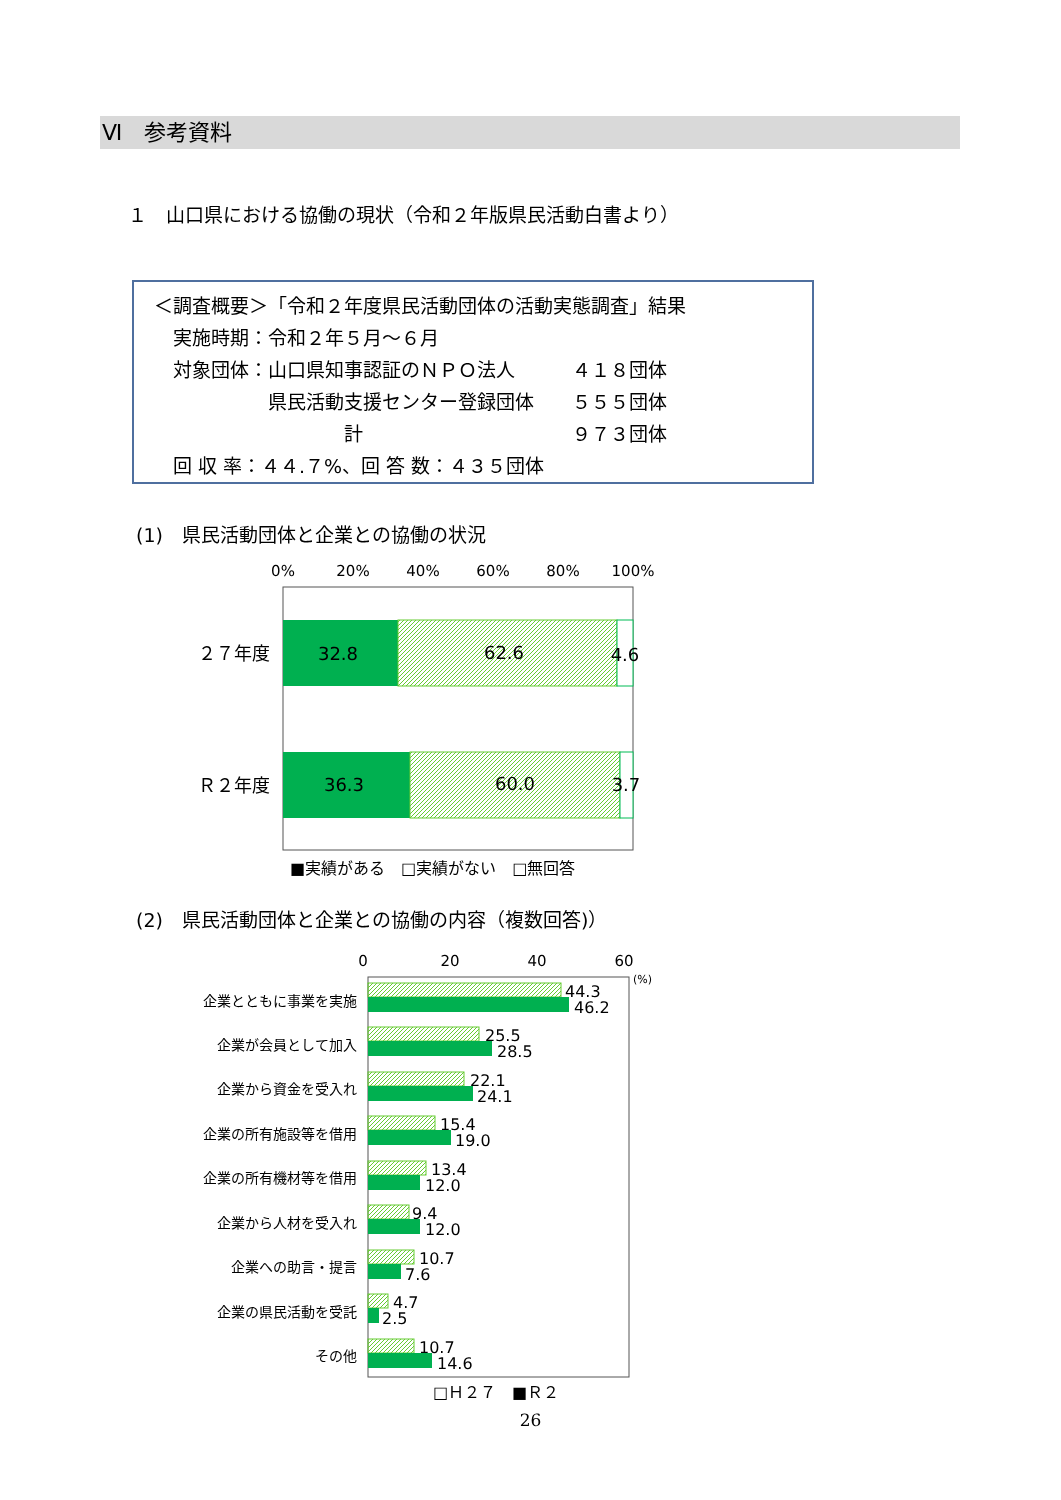Ⅵ　参考資料
１　山口県における協働の現状（令和２年版県民活動白書より）
＜調査概要＞「令和２年度県民活動団体の活動実態調査」結果
　実施時期：令和２年５月～６月
　対象団体：山口県知事認証のＮＰＯ法人　　　４１８団体
　　　　　　県民活動支援センター登録団体　　５５５団体
　　　　　　　　　　計　　　　　　　　　　　９７３団体
　回 収 率：４４.７%、回 答 数：４３５団体
(1)　県民活動団体と企業との協働の状況
(2)　県民活動団体と企業との協働の内容（複数回答)）
0%
20%
40%
60%
80%
100%
32.8
62.6
4.6
36.3
60.0
3.7
２７年度
Ｒ２年度
■実績がある　□実績がない　□無回答
0
20
40
60
(%)
企業とともに事業を実施
企業が会員として加入
企業から資金を受入れ
企業の所有施設等を借用
企業の所有機材等を借用
企業から人材を受入れ
企業への助言・提言
企業の県民活動を受託
その他
44.3
46.2
25.5
28.5
22.1
24.1
15.4
19.0
13.4
12.0
9.4
12.0
10.7
7.6
4.7
2.5
10.7
14.6
□Ｈ２７　■Ｒ２
26